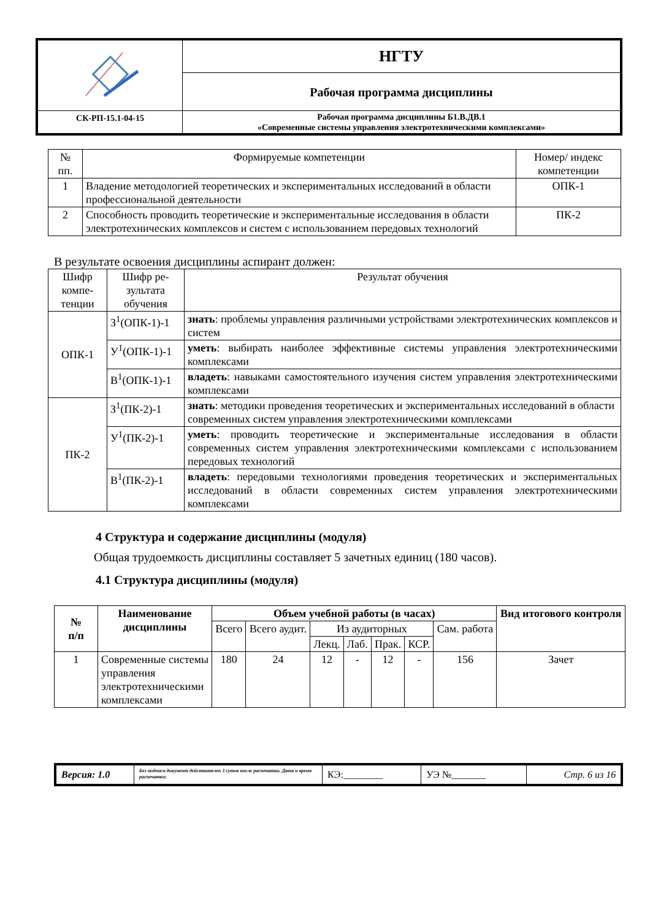| | НГТУ |
| | Рабочая программа дисциплины |
| СК-РП-15.1-04-15 | Рабочая программа дисциплины Б1.В.ДВ.1 «Современные системы управления электротехническими комплексами» |
| № пп. | Формируемые компетенции | Номер/ индекс компетенции |
| 1 | Владение методологией теоретических и экспериментальных исследований в области профессиональной деятельности | ОПК-1 |
| 2 | Способность проводить теоретические и экспериментальные исследования в области электротехнических комплексов и систем с использованием передовых технологий | ПК-2 |
В результате освоения дисциплины аспирант должен:
| Шифр компе-тенции | Шифр ре-зультата обучения | Результат обучения |
| ОПК-1 | З<sup>1</sup>(ОПК-1)-1 | знать : проблемы управления различными устройствами электротехнических комплексов и систем |
| | У<sup>1</sup>(ОПК-1)-1 | уметь : выбирать наиболее эффективные системы управления электротехническими комплексами |
| | В<sup>1</sup>(ОПК-1)-1 | владеть : навыками самостоятельного изучения систем управления электротехническими комплексами |
| ПК-2 | З<sup>1</sup>(ПК-2)-1 | знать : методики проведения теоретических и экспериментальных исследований в области современных систем управления электротехническими комплексами |
| | У<sup>1</sup>(ПК-2)-1 | уметь : проводить теоретические и экспериментальные исследования в области современных систем управления электротехническими комплексами с использованием передовых технологий |
| | В<sup>1</sup>(ПК-2)-1 | владеть : передовыми технологиями проведения теоретических и экспериментальных исследований в области современных систем управления электротехническими комплексами |
4 Структура и содержание дисциплины (модуля)
Общая трудоемкость дисциплины составляет 5 зачетных единиц (180 часов).
4.1 Структура дисциплины (модуля)
| № п/п | Наименование дисциплины | Объем учебной работы (в часах) | | | | | | | Вид итогового контроля |
| --- | --- | --- | --- | --- | --- | --- | --- | --- | --- |
| | | Всего | Всего аудит. | Из аудиторных | | | | Сам. работа | |
| | | | | Лекц. | Лаб. | Прак. | КСР. | | |
| 1 | Современные системы управления электротехническими комплексами | 180 | 24 | 12 | - | 12 | - | 156 | Зачет |
| Версия: 1.0 | Без подписи документ действителен 3 суток после распечатки. Дата и время распечатки: | КЭ:________ | УЭ №_______ | Стр. 6 из 16 |